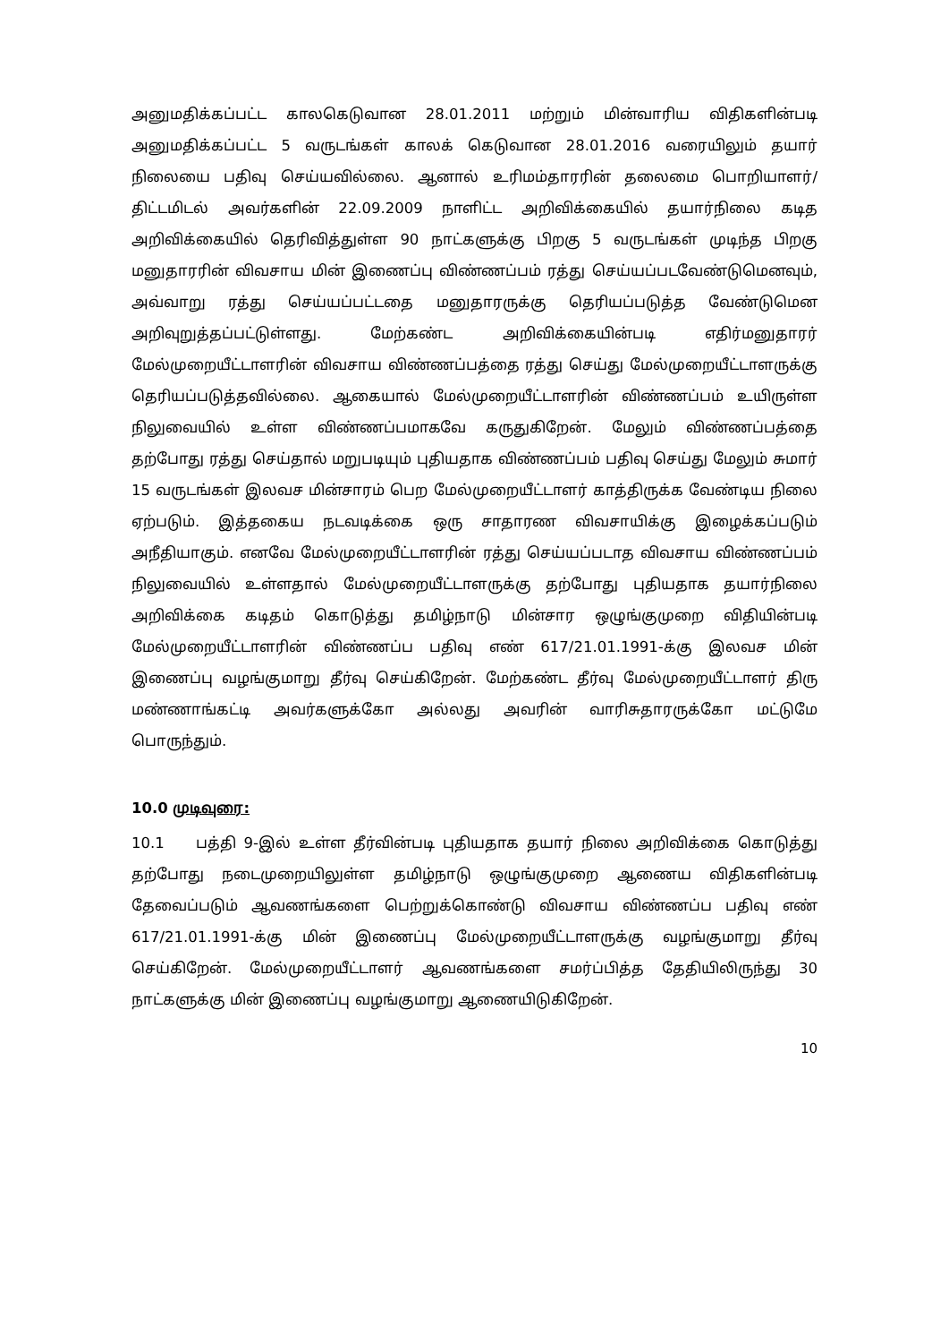அனுமதிக்கப்பட்ட காலகெடுவான 28.01.2011 மற்றும் மின்வாரிய விதிகளின்படி அனுமதிக்கப்பட்ட 5 வருடங்கள் காலக் கெடுவான 28.01.2016 வரையிலும் தயார் நிலையை பதிவு செய்யவில்லை. ஆனால் உரிமம்தாரரின் தலைமை பொறியாளர்/திட்டமிடல் அவர்களின் 22.09.2009 நாளிட்ட அறிவிக்கையில் தயார்நிலை கடித அறிவிக்கையில் தெரிவித்துள்ள 90 நாட்களுக்கு பிறகு 5 வருடங்கள் முடிந்த பிறகு மனுதாரரின் விவசாய மின் இணைப்பு விண்ணப்பம் ரத்து செய்யப்படவேண்டுமெனவும், அவ்வாறு ரத்து செய்யப்பட்டதை மனுதாரருக்கு தெரியப்படுத்த வேண்டுமென அறிவுறுத்தப்பட்டுள்ளது. மேற்கண்ட அறிவிக்கையின்படி எதிர்மனுதாரர் மேல்முறையீட்டாளரின் விவசாய விண்ணப்பத்தை ரத்து செய்து மேல்முறையீட்டாளருக்கு தெரியப்படுத்தவில்லை. ஆகையால் மேல்முறையீட்டாளரின் விண்ணப்பம் உயிருள்ள நிலுவையில் உள்ள விண்ணப்பமாகவே கருதுகிறேன். மேலும் விண்ணப்பத்தை தற்போது ரத்து செய்தால் மறுபடியும் புதியதாக விண்ணப்பம் பதிவு செய்து மேலும் சுமார் 15 வருடங்கள் இலவச மின்சாரம் பெற மேல்முறையீட்டாளர் காத்திருக்க வேண்டிய நிலை ஏற்படும். இத்தகைய நடவடிக்கை ஒரு சாதாரண விவசாயிக்கு இழைக்கப்படும் அநீதியாகும். எனவே மேல்முறையீட்டாளரின் ரத்து செய்யப்படாத விவசாய விண்ணப்பம் நிலுவையில் உள்ளதால் மேல்முறையீட்டாளருக்கு தற்போது புதியதாக தயார்நிலை அறிவிக்கை கடிதம் கொடுத்து தமிழ்நாடு மின்சார ஒழுங்குமுறை விதியின்படி மேல்முறையீட்டாளரின் விண்ணப்ப பதிவு எண் 617/21.01.1991-க்கு இலவச மின் இணைப்பு வழங்குமாறு தீர்வு செய்கிறேன். மேற்கண்ட தீர்வு மேல்முறையீட்டாளர் திரு மண்ணாங்கட்டி அவர்களுக்கோ அல்லது அவரின் வாரிசுதாரருக்கோ மட்டுமே பொருந்தும்.
10.0 முடிவுரை:
10.1 பத்தி 9-இல் உள்ள தீர்வின்படி புதியதாக தயார் நிலை அறிவிக்கை கொடுத்து தற்போது நடைமுறையிலுள்ள தமிழ்நாடு ஒழுங்குமுறை ஆணைய விதிகளின்படி தேவைப்படும் ஆவணங்களை பெற்றுக்கொண்டு விவசாய விண்ணப்ப பதிவு எண் 617/21.01.1991-க்கு மின் இணைப்பு மேல்முறையீட்டாளருக்கு வழங்குமாறு தீர்வு செய்கிறேன். மேல்முறையீட்டாளர் ஆவணங்களை சமர்ப்பித்த தேதியிலிருந்து 30 நாட்களுக்கு மின் இணைப்பு வழங்குமாறு ஆணையிடுகிறேன்.
10